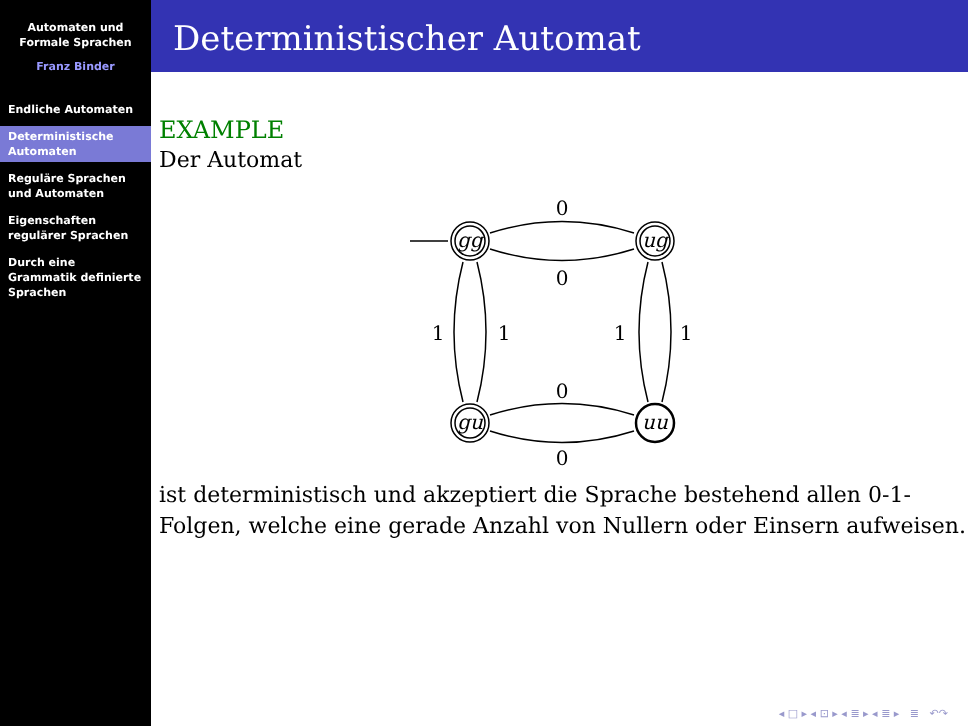Automaten und
Formale Sprachen
Franz Binder
Endliche Automaten
Deterministische Automaten
Reguläre Sprachen und Automaten
Eigenschaften regulärer Sprachen
Durch eine Grammatik definierte Sprachen
Deterministischer Automat
EXAMPLE
Der Automat
gg
ug
gu
uu
0
0
0
0
1
1
1
1
ist deterministisch und akzeptiert die Sprache bestehend allen 0-1-Folgen, welche eine gerade Anzahl von Nullern oder Einsern aufweisen.
◂ □ ▸ ◂ ⊡ ▸ ◂ ≣ ▸ ◂ ≣ ▸ ≣ ↶↷